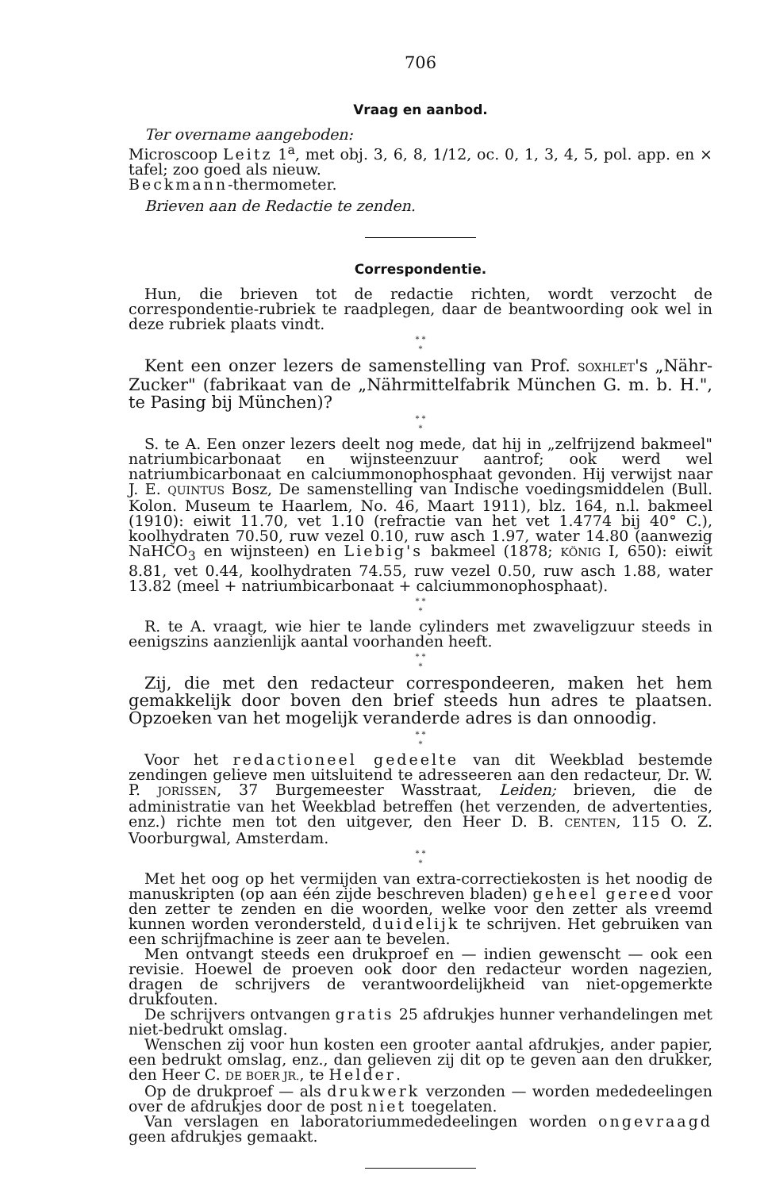706
Vraag en aanbod.
Ter overname aangeboden:
Microscoop Leitz 1<sup>a</sup>, met obj. 3, 6, 8, 1/12, oc. 0, 1, 3, 4, 5, pol. app. en × tafel; zoo goed als nieuw.
Beckmann-thermometer.
Brieven aan de Redactie te zenden.
Correspondentie.
Hun, die brieven tot de redactie richten, wordt verzocht de correspondentie-rubriek te raadplegen, daar de beantwoording ook wel in deze rubriek plaats vindt.
* *
*
Kent een onzer lezers de samenstelling van Prof. SOXHLET's „Nähr-Zucker" (fabrikaat van de „Nährmittelfabrik München G. m. b. H.", te Pasing bij München)?
* *
*
S. te A. Een onzer lezers deelt nog mede, dat hij in „zelfrijzend bakmeel" natriumbicarbonaat en wijnsteenzuur aantrof; ook werd wel natriumbicarbonaat en calciummonophosphaat gevonden. Hij verwijst naar J. E. QUINTUS Bosz, De samenstelling van Indische voedingsmiddelen (Bull. Kolon. Museum te Haarlem, No. 46, Maart 1911), blz. 164, n.l. bakmeel (1910): eiwit 11.70, vet 1.10 (refractie van het vet 1.4774 bij 40° C.), koolhydraten 70.50, ruw vezel 0.10, ruw asch 1.97, water 14.80 (aanwezig NaHCO<sub>3</sub> en wijnsteen) en Liebig's bakmeel (1878; KÖNIG I, 650): eiwit 8.81, vet 0.44, koolhydraten 74.55, ruw vezel 0.50, ruw asch 1.88, water 13.82 (meel + natriumbicarbonaat + calciummonophosphaat).
* *
*
R. te A. vraagt, wie hier te lande cylinders met zwaveligzuur steeds in eenigszins aanzienlijk aantal voorhanden heeft.
* *
*
Zij, die met den redacteur correspondeeren, maken het hem gemakkelijk door boven den brief steeds hun adres te plaatsen. Opzoeken van het mogelijk veranderde adres is dan onnoodig.
* *
*
Voor het redactioneel gedeelte van dit Weekblad bestemde zendingen gelieve men uitsluitend te adresseeren aan den redacteur, Dr. W. P. JORISSEN, 37 Burgemeester Wasstraat, Leiden; brieven, die de administratie van het Weekblad betreffen (het verzenden, de advertenties, enz.) richte men tot den uitgever, den Heer D. B. CENTEN, 115 O. Z. Voorburgwal, Amsterdam.
* *
*
Met het oog op het vermijden van extra-correctiekosten is het noodig de manuskripten (op aan één zijde beschreven bladen) geheel gereed voor den zetter te zenden en die woorden, welke voor den zetter als vreemd kunnen worden verondersteld, duidelijk te schrijven. Het gebruiken van een schrijfmachine is zeer aan te bevelen.
Men ontvangt steeds een drukproef en — indien gewenscht — ook een revisie. Hoewel de proeven ook door den redacteur worden nagezien, dragen de schrijvers de verantwoordelijkheid van niet-opgemerkte drukfouten.
De schrijvers ontvangen gratis 25 afdrukjes hunner verhandelingen met niet-bedrukt omslag.
Wenschen zij voor hun kosten een grooter aantal afdrukjes, ander papier, een bedrukt omslag, enz., dan gelieven zij dit op te geven aan den drukker, den Heer C. DE BOER JR., te Helder.
Op de drukproef — als drukwerk verzonden — worden mededeelingen over de afdrukjes door de post niet toegelaten.
Van verslagen en laboratoriummededeelingen worden ongevraagd geen afdrukjes gemaakt.